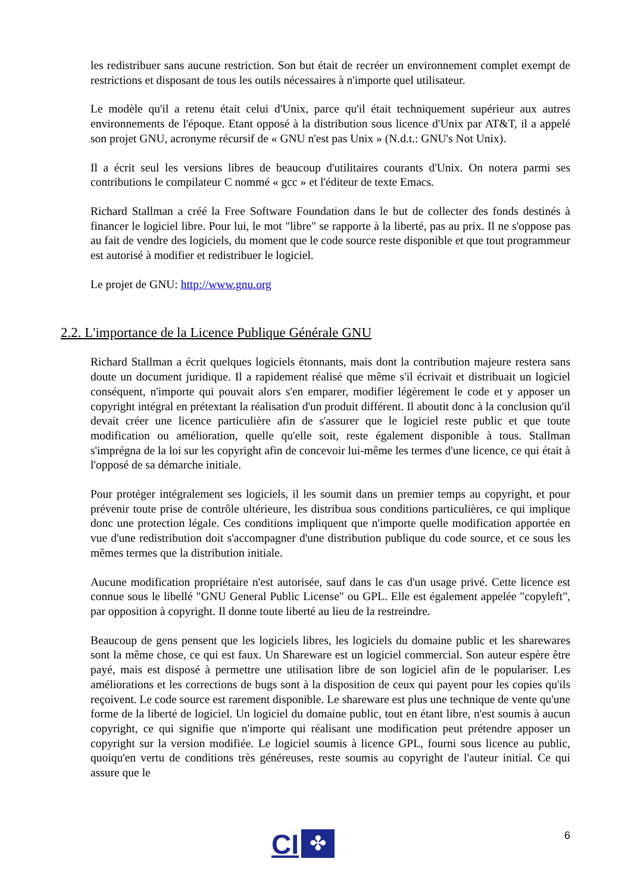les redistribuer sans aucune restriction. Son but était de recréer un environnement complet exempt de restrictions et disposant de tous les outils nécessaires à n'importe quel utilisateur.
Le modèle qu'il a retenu était celui d'Unix, parce qu'il était techniquement supérieur aux autres environnements de l'époque. Etant opposé à la distribution sous licence d'Unix par AT&T, il a appelé son projet GNU, acronyme récursif de « GNU n'est pas Unix » (N.d.t.: GNU's Not Unix).
Il a écrit seul les versions libres de beaucoup d'utilitaires courants d'Unix. On notera parmi ses contributions le compilateur C nommé « gcc » et l'éditeur de texte Emacs.
Richard Stallman a créé la Free Software Foundation dans le but de collecter des fonds destinés à financer le logiciel libre. Pour lui, le mot "libre" se rapporte à la liberté, pas au prix. Il ne s'oppose pas au fait de vendre des logiciels, du moment que le code source reste disponible et que tout programmeur est autorisé à modifier et redistribuer le logiciel.
Le projet de GNU: http://www.gnu.org
2.2. L'importance de la Licence Publique Générale GNU
Richard Stallman a écrit quelques logiciels étonnants, mais dont la contribution majeure restera sans doute un document juridique. Il a rapidement réalisé que même s'il écrivait et distribuait un logiciel conséquent, n'importe qui pouvait alors s'en emparer, modifier légèrement le code et y apposer un copyright intégral en prétextant la réalisation d'un produit différent. Il aboutit donc à la conclusion qu'il devait créer une licence particulière afin de s'assurer que le logiciel reste public et que toute modification ou amélioration, quelle qu'elle soit, reste également disponible à tous. Stallman s'imprégna de la loi sur les copyright afin de concevoir lui-même les termes d'une licence, ce qui était à l'opposé de sa démarche initiale.
Pour protéger intégralement ses logiciels, il les soumit dans un premier temps au copyright, et pour prévenir toute prise de contrôle ultérieure, les distribua sous conditions particulières, ce qui implique donc une protection légale. Ces conditions impliquent que n'importe quelle modification apportée en vue d'une redistribution doit s'accompagner d'une distribution publique du code source, et ce sous les mêmes termes que la distribution initiale.
Aucune modification propriétaire n'est autorisée, sauf dans le cas d'un usage privé. Cette licence est connue sous le libellé "GNU General Public License" ou GPL. Elle est également appelée "copyleft", par opposition à copyright. Il donne toute liberté au lieu de la restreindre.
Beaucoup de gens pensent que les logiciels libres, les logiciels du domaine public et les sharewares sont la même chose, ce qui est faux. Un Shareware est un logiciel commercial. Son auteur espère être payé, mais est disposé à permettre une utilisation libre de son logiciel afin de le populariser. Les améliorations et les corrections de bugs sont à la disposition de ceux qui payent pour les copies qu'ils reçoivent. Le code source est rarement disponible. Le shareware est plus une technique de vente qu'une forme de la liberté de logiciel. Un logiciel du domaine public, tout en étant libre, n'est soumis à aucun copyright, ce qui signifie que n'importe qui réalisant une modification peut prétendre apposer un copyright sur la version modifiée. Le logiciel soumis à licence GPL, fourni sous licence au public, quoiqu'en vertu de conditions très généreuses, reste soumis au copyright de l'auteur initial. Ce qui assure que le
CI
✤
6